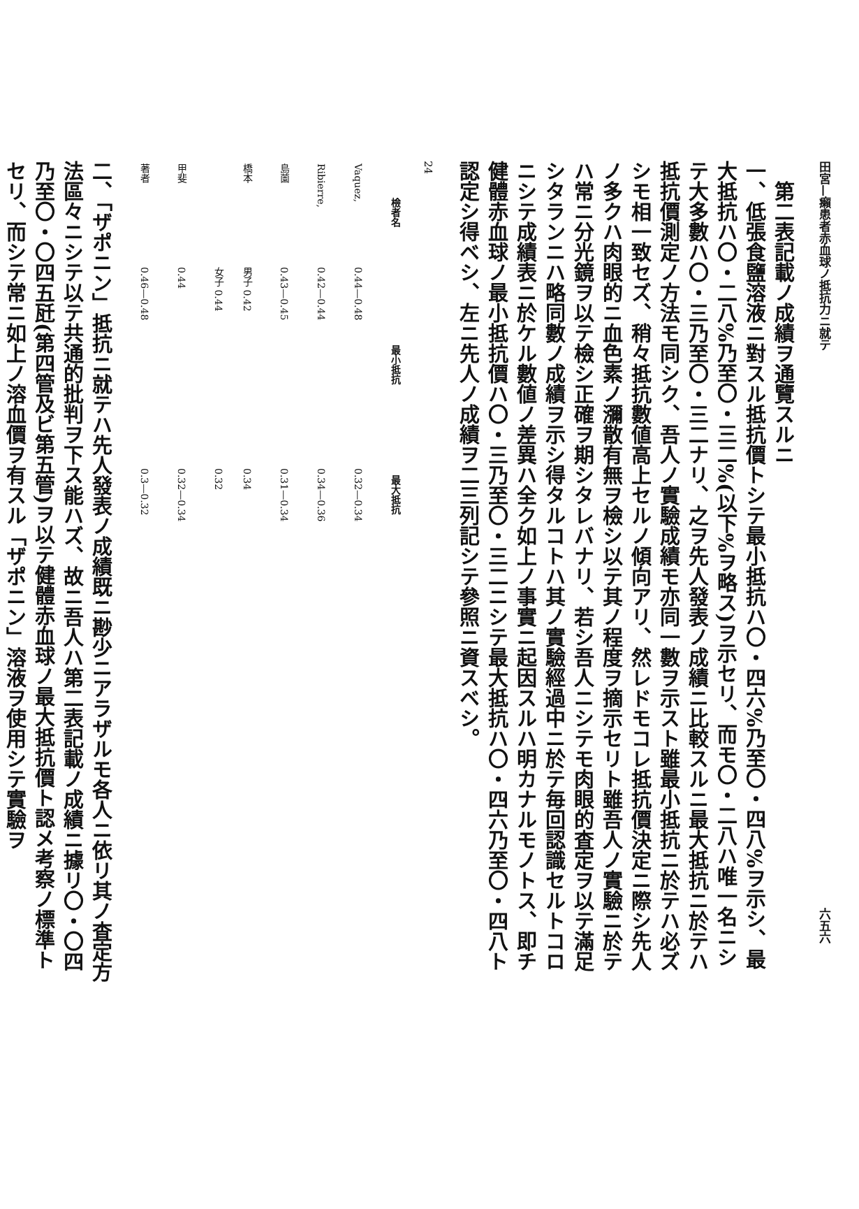田宮—癩患者赤血球ノ抵抗力ニ就テ 六五六
　第二表記載ノ成績ヲ通覽スルニ
一、低張食鹽溶液ニ對スル抵抗價トシテ最小抵抗ハ〇・四六%乃至〇・四八%ヲ示シ、最大抵抗ハ〇・二八%乃至〇・三二%(以下%ヲ略ス)ヲ示セリ、而モ〇・二八ハ唯一名ニシテ大多數ハ〇・三乃至〇・三二ナリ、之ヲ先人發表ノ成績ニ比較スルニ最大抵抗ニ於テハ抵抗價測定ノ方法モ同シク、吾人ノ實驗成績モ亦同一數ヲ示スト雖最小抵抗ニ於テハ必ズシモ相一致セズ、稍々抵抗數値高上セルノ傾向アリ、然レドモコレ抵抗價決定ニ際シ先人ノ多クハ肉眼的ニ血色素ノ瀰散有無ヲ檢シ以テ其ノ程度ヲ摘示セリト雖吾人ノ實驗ニ於テハ常ニ分光鏡ヲ以テ檢シ正確ヲ期シタレバナリ、若シ吾人ニシテモ肉眼的査定ヲ以テ滿足シタランニハ略同數ノ成績ヲ示シ得タルコトハ其ノ實驗經過中ニ於テ毎回認識セルトコロニシテ成績表ニ於ケル數値ノ差異ハ全ク如上ノ事實ニ起因スルハ明カナルモノトス、即チ健體赤血球ノ最小抵抗價ハ〇・三乃至〇・三二ニシテ最大抵抗ハ〇・四六乃至〇・四八ト認定シ得ベシ、左ニ先人ノ成績ヲ二三列記シテ參照ニ資スベシ。
24
| 檢者名 | 最小抵抗 | 最大抵抗 |
| --- | --- | --- |
| Vaquez, | 0.44—0.48 | 0.32—0.34 |
| Ribierre, | 0.42—0.44 | 0.34—0.36 |
| 島薗 | 0.43—0.45 | 0.31—0.34 |
| 橋本 | 男子 0.42 女子 0.44 | 0.34 0.32 |
| 甲斐 | 0.44 | 0.32—0.34 |
| 著者 | 0.46—0.48 | 0.3—0.32 |
二、「ザポニン」抵抗ニ就テハ先人發表ノ成績既ニ尠少ニアラザルモ各人ニ依リ其ノ査定方法區々ニシテ以テ共通的批判ヲ下ス能ハズ、故ニ吾人ハ第二表記載ノ成績ニ據リ〇・〇四乃至〇・〇四五瓩(第四管及ビ第五管)ヲ以テ健體赤血球ノ最大抵抗價ト認メ考察ノ標準トセリ、而シテ常ニ如上ノ溶血價ヲ有スル「ザポニン」溶液ヲ使用シテ實驗ヲ